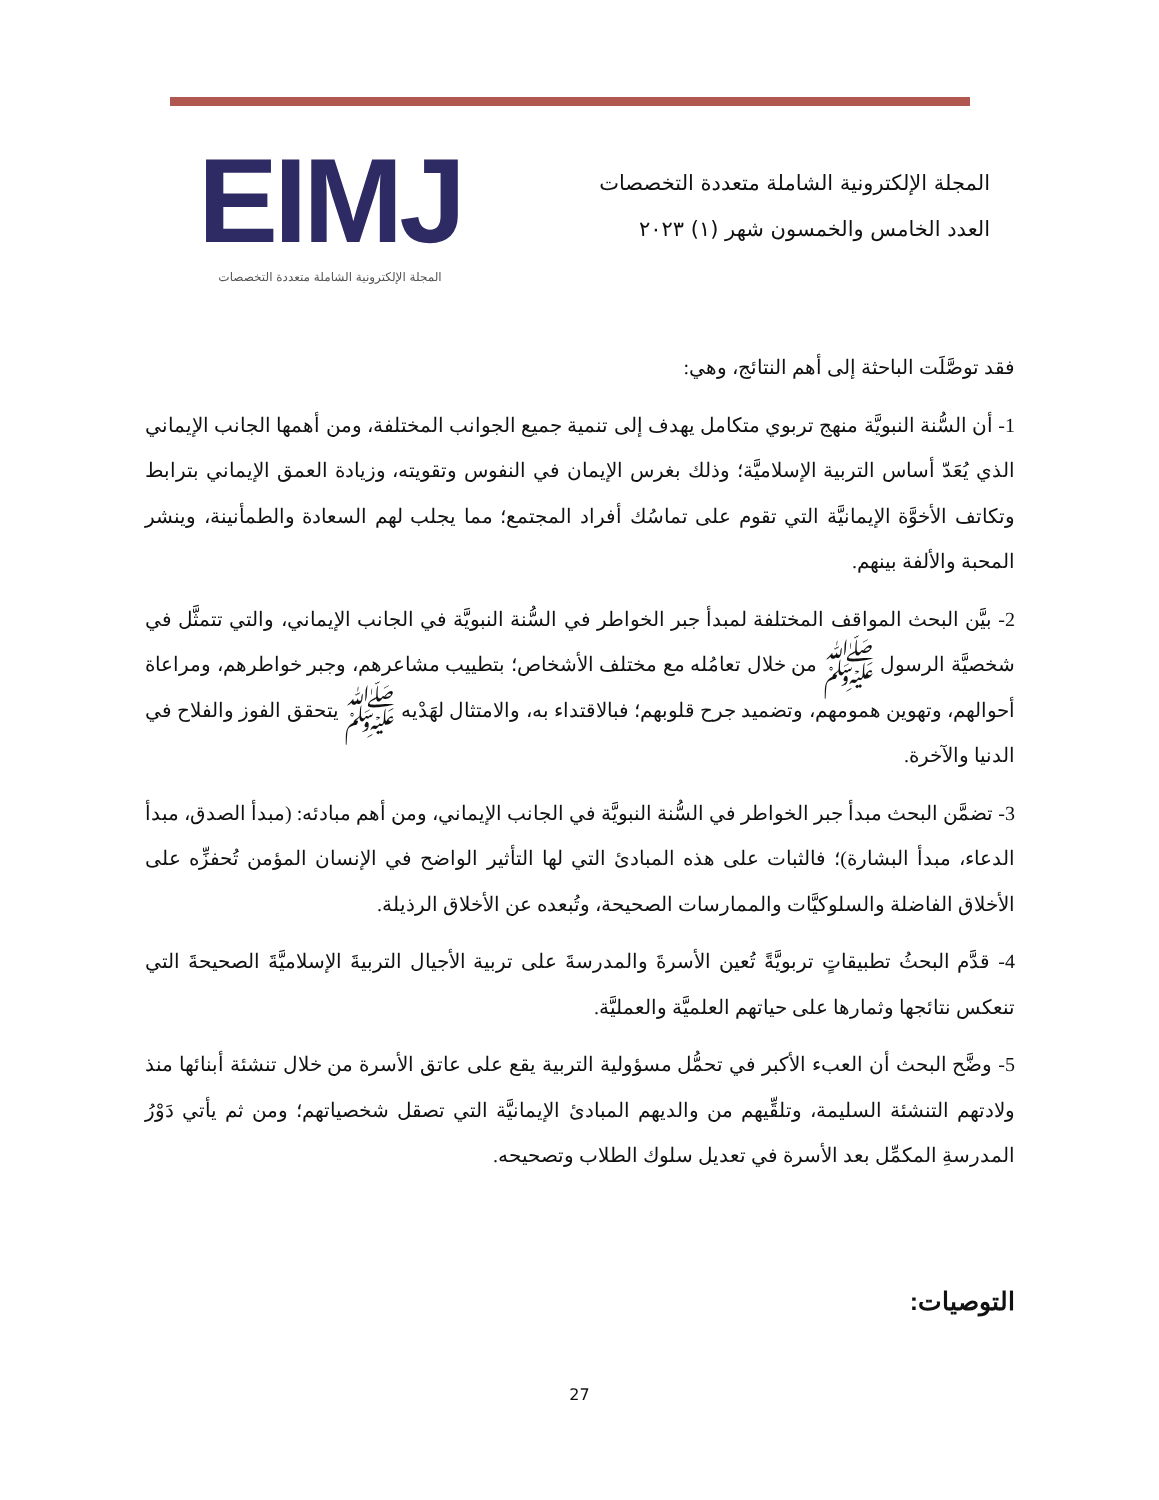المجلة الإلكترونية الشاملة متعددة التخصصات
العدد الخامس والخمسون شهر (١) ٢٠٢٣
EIMJ
المجلة الإلكترونية الشاملة متعددة التخصصات
فقد توصَّلَت الباحثة إلى أهم النتائج، وهي:
1- أن السُّنة النبويَّة منهج تربوي متكامل يهدف إلى تنمية جميع الجوانب المختلفة، ومن أهمها الجانب الإيماني الذي يُعَدّ أساس التربية الإسلاميَّة؛ وذلك بغرس الإيمان في النفوس وتقويته، وزيادة العمق الإيماني بترابط وتكاتف الأخوَّة الإيمانيَّة التي تقوم على تماسُك أفراد المجتمع؛ مما يجلب لهم السعادة والطمأنينة، وينشر المحبة والألفة بينهم.
2- بيَّن البحث المواقف المختلفة لمبدأ جبر الخواطر في السُّنة النبويَّة في الجانب الإيماني، والتي تتمثَّل في شخصيَّة الرسول ﷺ من خلال تعامُله مع مختلف الأشخاص؛ بتطييب مشاعرهم، وجبر خواطرهم، ومراعاة أحوالهم، وتهوين همومهم، وتضميد جرح قلوبهم؛ فبالاقتداء به، والامتثال لهَدْيه ﷺ يتحقق الفوز والفلاح في الدنيا والآخرة.
3- تضمَّن البحث مبدأ جبر الخواطر في السُّنة النبويَّة في الجانب الإيماني، ومن أهم مبادئه: (مبدأ الصدق، مبدأ الدعاء، مبدأ البشارة)؛ فالثبات على هذه المبادئ التي لها التأثير الواضح في الإنسان المؤمن تُحفزِّه على الأخلاق الفاضلة والسلوكيَّات والممارسات الصحيحة، وتُبعده عن الأخلاق الرذيلة.
4- قدَّم البحثُ تطبيقاتٍ تربويَّةً تُعين الأسرةَ والمدرسةَ على تربية الأجيال التربيةَ الإسلاميَّةَ الصحيحةَ التي تنعكس نتائجها وثمارها على حياتهم العلميَّة والعمليَّة.
5- وضَّح البحث أن العبء الأكبر في تحمُّل مسؤولية التربية يقع على عاتق الأسرة من خلال تنشئة أبنائها منذ ولادتهم التنشئة السليمة، وتلقِّيهم من والديهم المبادئ الإيمانيَّة التي تصقل شخصياتهم؛ ومن ثم يأتي دَوْرُ المدرسةِ المكمِّل بعد الأسرة في تعديل سلوك الطلاب وتصحيحه.
التوصيات:
27